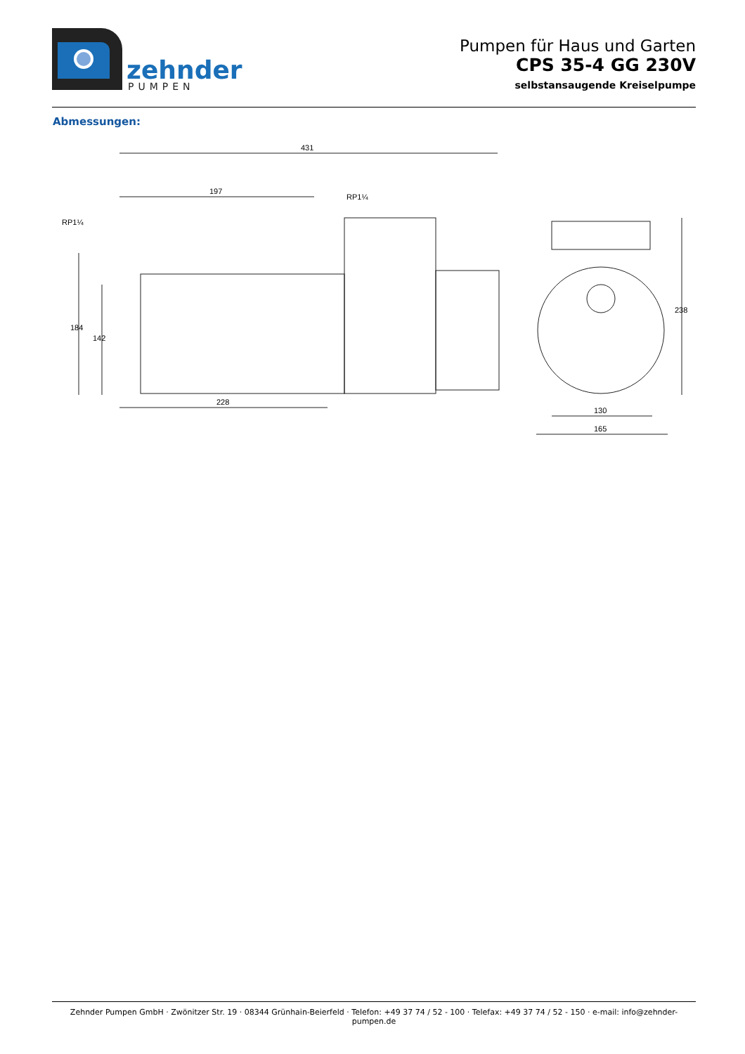zehnder
PUMPEN
Pumpen für Haus und Garten
CPS 35-4 GG 230V
selbstansaugende Kreiselpumpe
Abmessungen:
431
197
228
RP1¼
RP1¼
184
142
238
130
165
Zehnder Pumpen GmbH · Zwönitzer Str. 19 · 08344 Grünhain-Beierfeld · Telefon: +49 37 74 / 52 - 100 · Telefax: +49 37 74 / 52 - 150 · e-mail: info@zehnder-pumpen.de